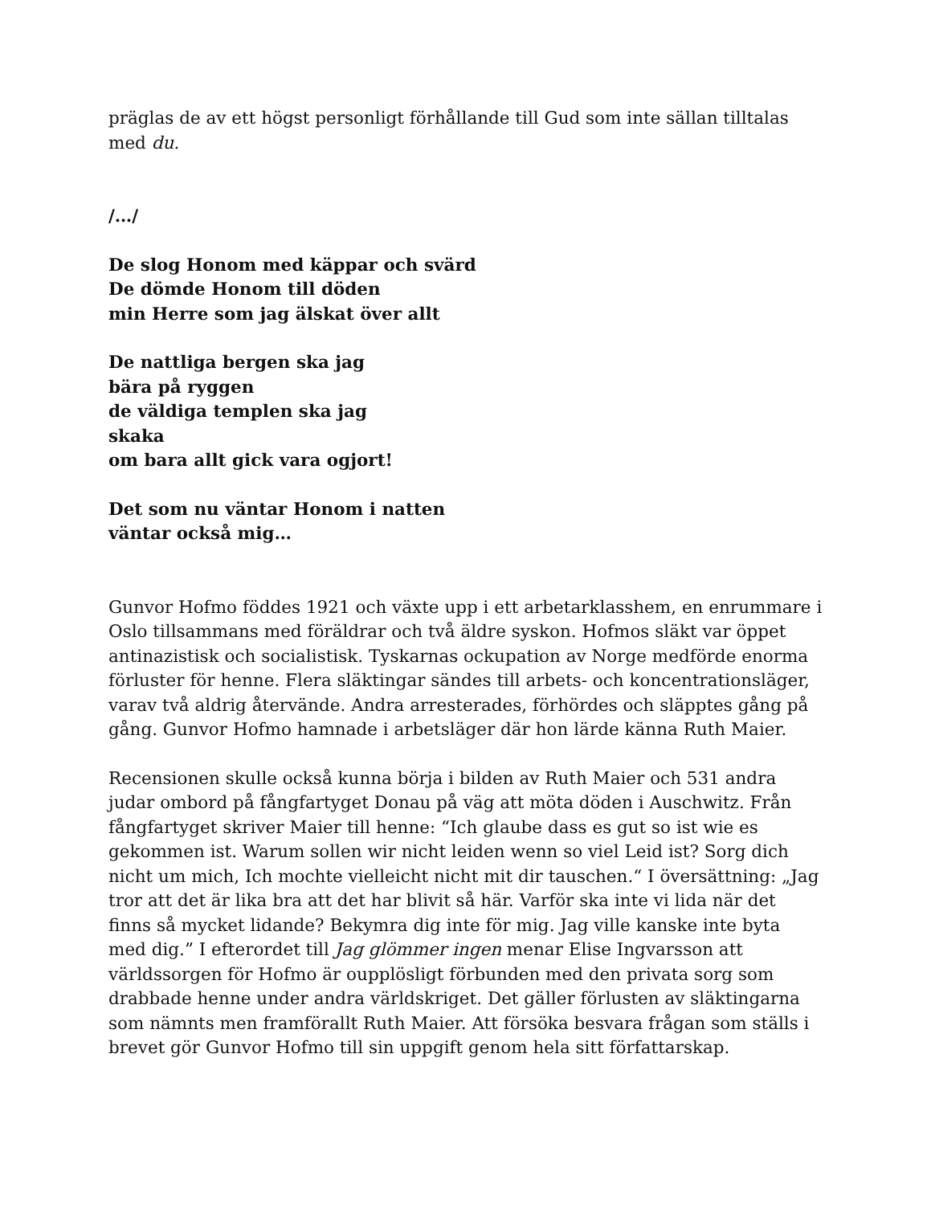präglas de av ett högst personligt förhållande till Gud som inte sällan tilltalas med du.
/…/
De slog Honom med käppar och svärd
De dömde Honom till döden
min Herre som jag älskat över allt
De nattliga bergen ska jag
bära på ryggen
de väldiga templen ska jag
skaka
om bara allt gick vara ogjort!
Det som nu väntar Honom i natten
väntar också mig…
Gunvor Hofmo föddes 1921 och växte upp i ett arbetarklasshem, en enrummare i Oslo tillsammans med föräldrar och två äldre syskon. Hofmos släkt var öppet antinazistisk och socialistisk. Tyskarnas ockupation av Norge medförde enorma förluster för henne. Flera släktingar sändes till arbets- och koncentrationsläger, varav två aldrig återvände. Andra arresterades, förhördes och släpptes gång på gång. Gunvor Hofmo hamnade i arbetsläger där hon lärde känna Ruth Maier.
Recensionen skulle också kunna börja i bilden av Ruth Maier och 531 andra judar ombord på fångfartyget Donau på väg att möta döden i Auschwitz. Från fångfartyget skriver Maier till henne: “Ich glaube dass es gut so ist wie es gekommen ist. Warum sollen wir nicht leiden wenn so viel Leid ist? Sorg dich nicht um mich, Ich mochte vielleicht nicht mit dir tauschen.“ I översättning: „Jag tror att det är lika bra att det har blivit så här. Varför ska inte vi lida när det finns så mycket lidande? Bekymra dig inte för mig. Jag ville kanske inte byta med dig.” I efterordet till Jag glömmer ingen menar Elise Ingvarsson att världssorgen för Hofmo är oupplösligt förbunden med den privata sorg som drabbade henne under andra världskriget. Det gäller förlusten av släktingarna som nämnts men framförallt Ruth Maier. Att försöka besvara frågan som ställs i brevet gör Gunvor Hofmo till sin uppgift genom hela sitt författarskap.